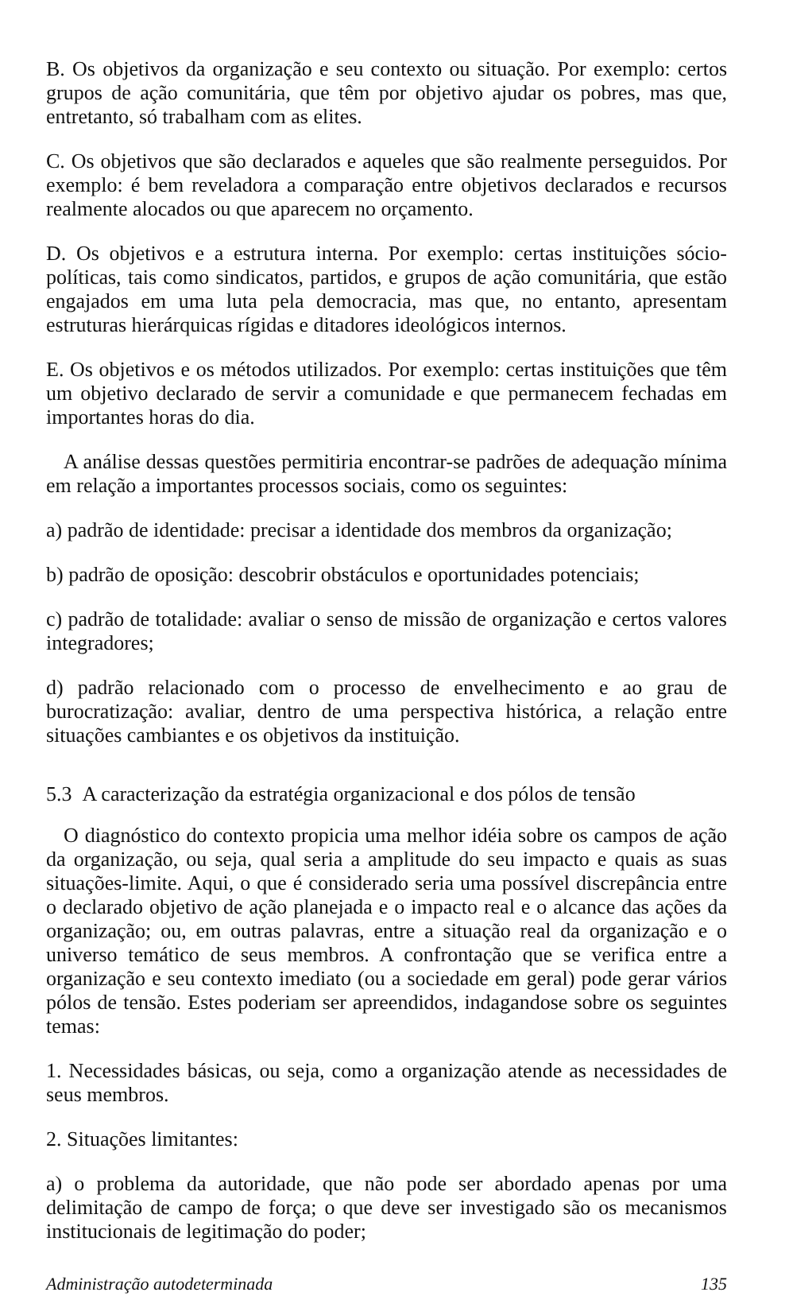B. Os objetivos da organização e seu contexto ou situação. Por exemplo: certos grupos de ação comunitária, que têm por objetivo ajudar os pobres, mas que, entretanto, só trabalham com as elites.
C. Os objetivos que são declarados e aqueles que são realmente perseguidos. Por exemplo: é bem reveladora a comparação entre objetivos declarados e recursos realmente alocados ou que aparecem no orçamento.
D. Os objetivos e a estrutura interna. Por exemplo: certas instituições sócio-políticas, tais como sindicatos, partidos, e grupos de ação comunitária, que estão engajados em uma luta pela democracia, mas que, no entanto, apresentam estruturas hierárquicas rígidas e ditadores ideológicos internos.
E. Os objetivos e os métodos utilizados. Por exemplo: certas instituições que têm um objetivo declarado de servir a comunidade e que permanecem fechadas em importantes horas do dia.
A análise dessas questões permitiria encontrar-se padrões de adequação mínima em relação a importantes processos sociais, como os seguintes:
a) padrão de identidade: precisar a identidade dos membros da organização;
b) padrão de oposição: descobrir obstáculos e oportunidades potenciais;
c) padrão de totalidade: avaliar o senso de missão de organização e certos valores integradores;
d) padrão relacionado com o processo de envelhecimento e ao grau de burocratização: avaliar, dentro de uma perspectiva histórica, a relação entre situações cambiantes e os objetivos da instituição.
5.3 A caracterização da estratégia organizacional e dos pólos de tensão
O diagnóstico do contexto propicia uma melhor idéia sobre os campos de ação da organização, ou seja, qual seria a amplitude do seu impacto e quais as suas situações-limite. Aqui, o que é considerado seria uma possível discrepância entre o declarado objetivo de ação planejada e o impacto real e o alcance das ações da organização; ou, em outras palavras, entre a situação real da organização e o universo temático de seus membros. A confrontação que se verifica entre a organização e seu contexto imediato (ou a sociedade em geral) pode gerar vários pólos de tensão. Estes poderiam ser apreendidos, indagandose sobre os seguintes temas:
1. Necessidades básicas, ou seja, como a organização atende as necessidades de seus membros.
2. Situações limitantes:
a) o problema da autoridade, que não pode ser abordado apenas por uma delimitação de campo de força; o que deve ser investigado são os mecanismos institucionais de legitimação do poder;
Administração autodeterminada 135